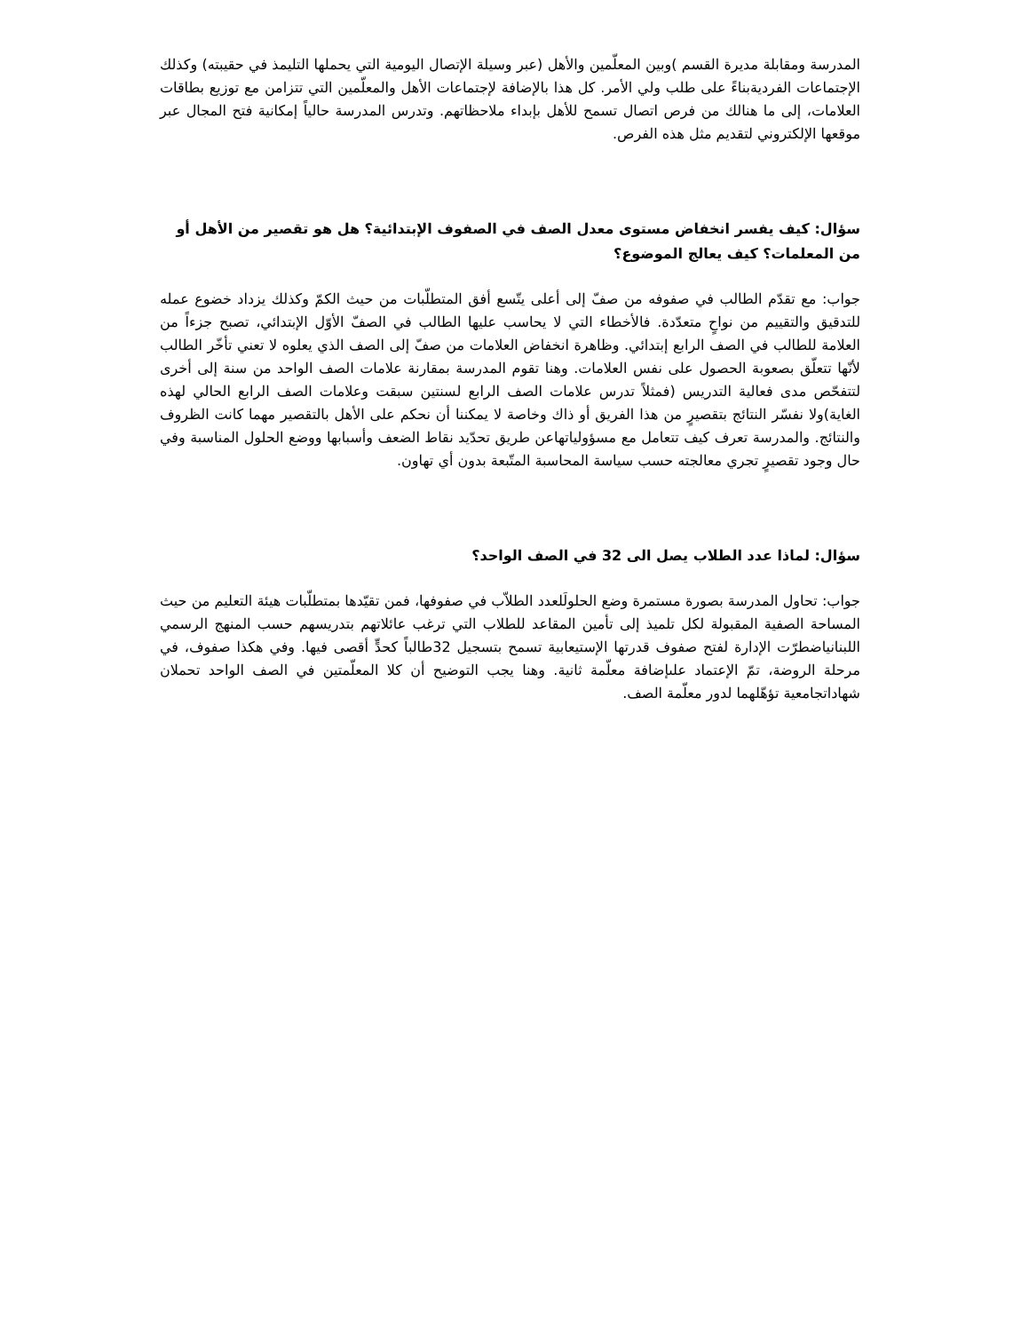المدرسة ومقابلة مديرة القسم )وبين المعلّمين والأهل (عبر وسيلة الإتصال اليومية التي يحملها التليمذ في حقيبته) وكذلك الإجتماعات الفرديةبناءً على طلب ولي الأمر. كل هذا بالإضافة لإجتماعات الأهل والمعلّمين التي تتزامن مع توزيع بطاقات العلامات، إلى ما هنالك من فرص اتصال تسمح للأهل بإبداء ملاحظاتهم. وتدرس المدرسة حالياً إمكانية فتح المجال عبر موقعها الإلكتروني لتقديم مثل هذه الفرص.
سؤال: كيف يفسر انخفاض مستوى معدل الصف في الصفوف الإبتدائية؟ هل هو تقصير من الأهل أو من المعلمات؟ كيف يعالج الموضوع؟
جواب: مع تقدّم الطالب في صفوفه من صفّ إلى أعلى يتّسع أفق المتطلّبات من حيث الكمّ وكذلك يزداد خضوع عمله للتدقيق والتقييم من نواحٍ متعدّدة. فالأخطاء التي لا يحاسب عليها الطالب في الصفّ الأوّل الإبتدائي، تصبح جزءاً من العلامة للطالب في الصف الرابع إبتدائي. وظاهرة انخفاض العلامات من صفّ إلى الصف الذي يعلوه لا تعني تأخّر الطالب لأنّها تتعلّق بصعوبة الحصول على نفس العلامات. وهنا تقوم المدرسة بمقارنة علامات الصف الواحد من سنة إلى أخرى لتتفحّص مدى فعالية التدريس (فمثلاً تدرس علامات الصف الرابع لسنتين سبقت وعلامات الصف الرابع الحالي لهذه الغاية)ولا نفسّر النتائج بتقصيرٍ من هذا الفريق أو ذاك وخاصة لا يمكننا أن نحكم على الأهل بالتقصير مهما كانت الظروف والنتائج. والمدرسة تعرف كيف تتعامل مع مسؤولياتهاعن طريق تحدّيد نقاط الضعف وأسبابها ووضع الحلول المناسبة وفي حال وجود تقصيرٍ تجري معالجته حسب سياسة المحاسبة المتّبعة بدون أي تهاون.
سؤال: لماذا عدد الطلاب يصل الى 32 في الصف الواحد؟
جواب: تحاول المدرسة بصورة مستمرة وضع الحلولَلعدد الطلاّب في صفوفها، فمن تقيّدها بمتطلّبات هيئة التعليم من حيث المساحة الصفية المقبولة لكل تلميذ إلى تأمين المقاعد للطلاب التي ترغب عائلاتهم بتدريسهم حسب المنهج الرسمي اللبنانياضطرّت الإدارة لفتح صفوف قدرتها الإستيعابية تسمح بتسجيل 32طالباً كحدٍّ أقصى فيها. وفي هكذا صفوف، في مرحلة الروضة، تمّ الإعتماد علىإضافة معلّمة ثانية. وهنا يجب التوضيح أن كلا المعلّمتين في الصف الواحد تحملان شهاداتجامعية تؤهّلهما لدور معلّمة الصف.